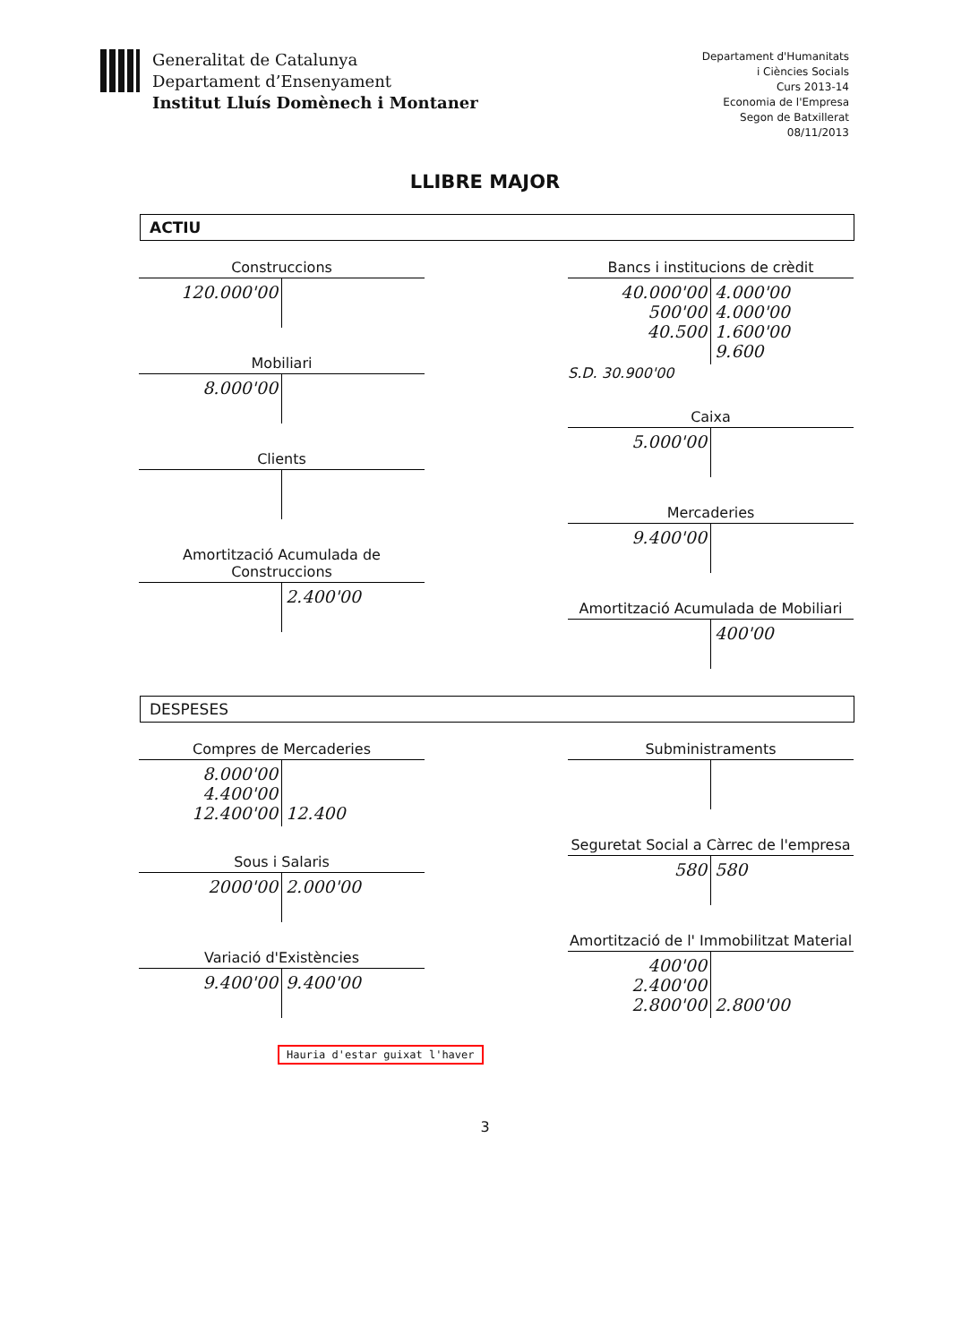Generalitat de Catalunya
Departament d’Ensenyament
Institut Lluís Domènech i Montaner
Departament d'Humanitats
i Ciències Socials
Curs 2013-14
Economia de l'Empresa
Segon de Batxillerat
08/11/2013
LLIBRE MAJOR
ACTIU
Construccions
120.000'00
Mobiliari
8.000'00
Clients
Amortització Acumulada de Construccions
2.400'00
Bancs i institucions de crèdit
40.000'00
500'00
40.500
4.000'00
4.000'00
1.600'00
9.600
S.D. 30.900'00
Caixa
5.000'00
Mercaderies
9.400'00
Amortització Acumulada de Mobiliari
400'00
DESPESES
Compres de Mercaderies
8.000'00
4.400'00
12.400'00
12.400
Sous i Salaris
2000'00 2.000'00
Variació d'Existències
9.400'00 9.400'00
Subministraments
Seguretat Social a Càrrec de l'empresa
580 580
Amortització de l' Immobilitzat Material
400'00
2.400'00
2.800'00
2.800'00
Hauria d'estar guixat l'haver
3